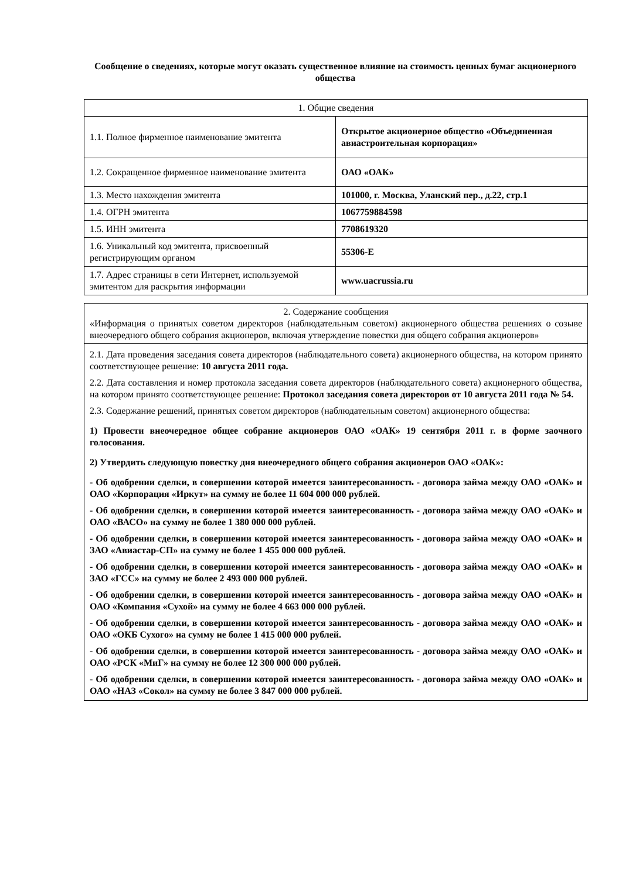Сообщение о сведениях, которые могут оказать существенное влияние на стоимость ценных бумаг акционерного общества
| 1. Общие сведения | |
| 1.1. Полное фирменное наименование эмитента | Открытое акционерное общество «Объединенная авиастроительная корпорация» |
| 1.2. Сокращенное фирменное наименование эмитента | ОАО «ОАК» |
| 1.3. Место нахождения эмитента | 101000, г. Москва, Уланский пер., д.22, стр.1 |
| 1.4. ОГРН эмитента | 1067759884598 |
| 1.5. ИНН эмитента | 7708619320 |
| 1.6. Уникальный код эмитента, присвоенный регистрирующим органом | 55306-E |
| 1.7. Адрес страницы в сети Интернет, используемой эмитентом для раскрытия информации | www.uacrussia.ru |
| 2. Содержание сообщения «Информация о принятых советом директоров (наблюдательным советом) акционерного общества решениях о созыве внеочередного общего собрания акционеров, включая утверждение повестки дня общего собрания акционеров» |
| 2.1. Дата проведения заседания совета директоров (наблюдательного совета) акционерного общества, на котором принято соответствующее решение: 10 августа 2011 года. 2.2. Дата составления и номер протокола заседания совета директоров (наблюдательного совета) акционерного общества, на котором принято соответствующее решение: Протокол заседания совета директоров от 10 августа 2011 года № 54. 2.3. Содержание решений, принятых советом директоров (наблюдательным советом) акционерного общества: 1) Провести внеочередное общее собрание акционеров ОАО «ОАК» 19 сентября 2011 г. в форме заочного голосования. 2) Утвердить следующую повестку дня внеочередного общего собрания акционеров ОАО «ОАК»: - Об одобрении сделки, в совершении которой имеется заинтересованность - договора займа между ОАО «ОАК» и ОАО «Корпорация «Иркут» на сумму не более 11 604 000 000 рублей. - Об одобрении сделки, в совершении которой имеется заинтересованность - договора займа между ОАО «ОАК» и ОАО «ВАСО» на сумму не более 1 380 000 000 рублей. - Об одобрении сделки, в совершении которой имеется заинтересованность - договора займа между ОАО «ОАК» и ЗАО «Авиастар-СП» на сумму не более 1 455 000 000 рублей. - Об одобрении сделки, в совершении которой имеется заинтересованность - договора займа между ОАО «ОАК» и ЗАО «ГСС» на сумму не более 2 493 000 000 рублей. - Об одобрении сделки, в совершении которой имеется заинтересованность - договора займа между ОАО «ОАК» и ОАО «Компания «Сухой» на сумму не более 4 663 000 000 рублей. - Об одобрении сделки, в совершении которой имеется заинтересованность - договора займа между ОАО «ОАК» и ОАО «ОКБ Сухого» на сумму не более 1 415 000 000 рублей. - Об одобрении сделки, в совершении которой имеется заинтересованность - договора займа между ОАО «ОАК» и ОАО «РСК «МиГ» на сумму не более 12 300 000 000 рублей. - Об одобрении сделки, в совершении которой имеется заинтересованность - договора займа между ОАО «ОАК» и ОАО «НАЗ «Сокол» на сумму не более 3 847 000 000 рублей. |